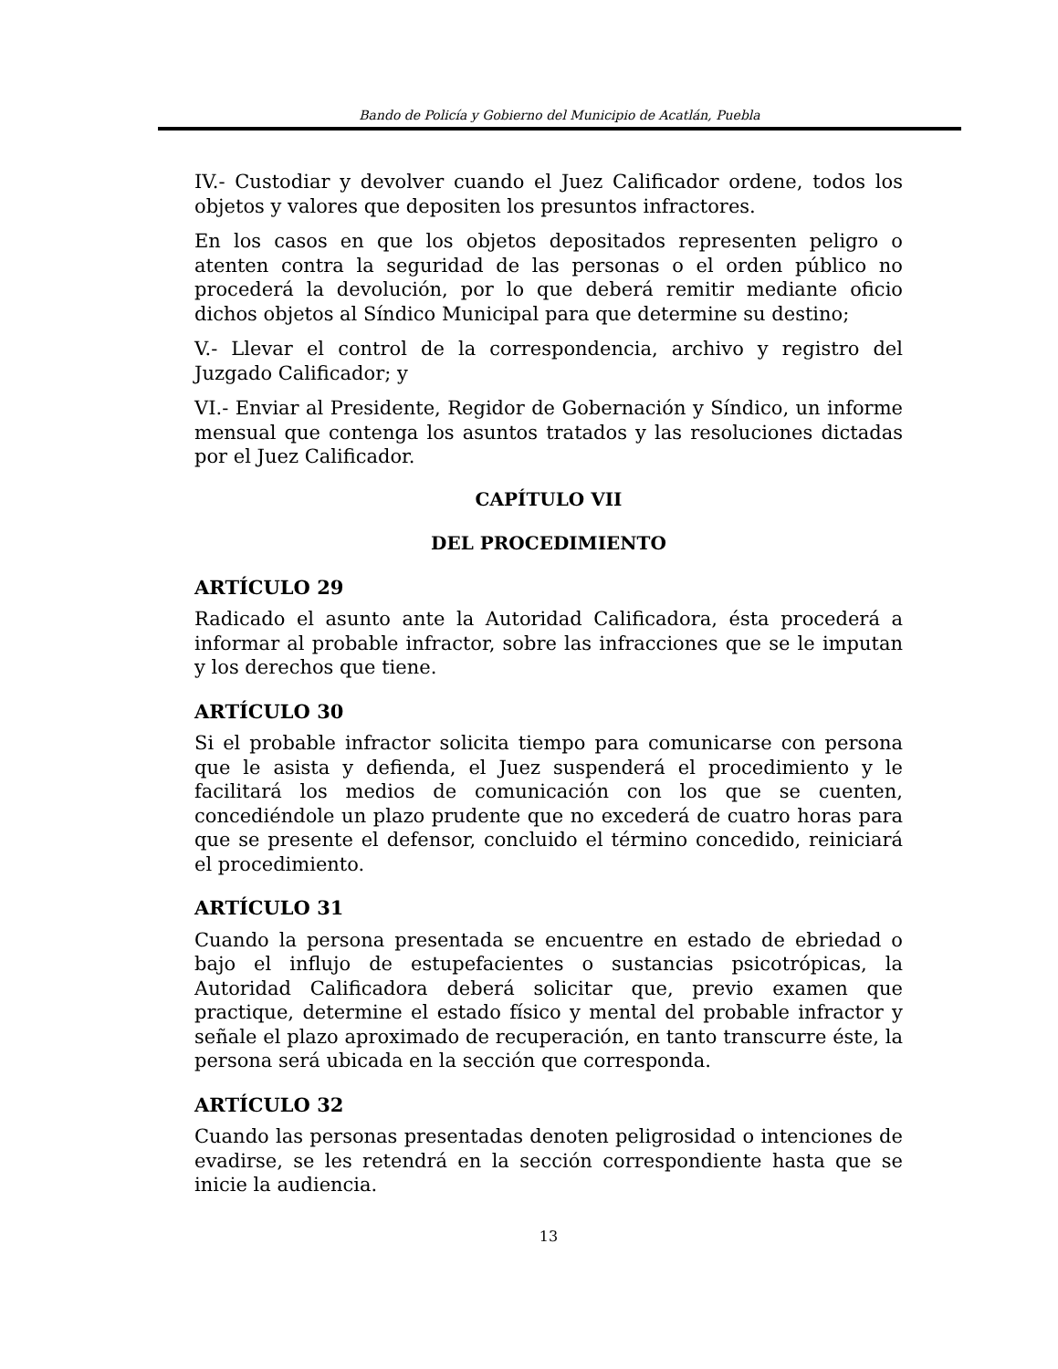Bando de Policía y Gobierno del Municipio de Acatlán, Puebla
IV.- Custodiar y devolver cuando el Juez Calificador ordene, todos los objetos y valores que depositen los presuntos infractores.
En los casos en que los objetos depositados representen peligro o atenten contra la seguridad de las personas o el orden público no procederá la devolución, por lo que deberá remitir mediante oficio dichos objetos al Síndico Municipal para que determine su destino;
V.- Llevar el control de la correspondencia, archivo y registro del Juzgado Calificador; y
VI.- Enviar al Presidente, Regidor de Gobernación y Síndico, un informe mensual que contenga los asuntos tratados y las resoluciones dictadas por el Juez Calificador.
CAPÍTULO VII
DEL PROCEDIMIENTO
ARTÍCULO 29
Radicado el asunto ante la Autoridad Calificadora, ésta procederá a informar al probable infractor, sobre las infracciones que se le imputan y los derechos que tiene.
ARTÍCULO 30
Si el probable infractor solicita tiempo para comunicarse con persona que le asista y defienda, el Juez suspenderá el procedimiento y le facilitará los medios de comunicación con los que se cuenten, concediéndole un plazo prudente que no excederá de cuatro horas para que se presente el defensor, concluido el término concedido, reiniciará el procedimiento.
ARTÍCULO 31
Cuando la persona presentada se encuentre en estado de ebriedad o bajo el influjo de estupefacientes o sustancias psicotrópicas, la Autoridad Calificadora deberá solicitar que, previo examen que practique, determine el estado físico y mental del probable infractor y señale el plazo aproximado de recuperación, en tanto transcurre éste, la persona será ubicada en la sección que corresponda.
ARTÍCULO 32
Cuando las personas presentadas denoten peligrosidad o intenciones de evadirse, se les retendrá en la sección correspondiente hasta que se inicie la audiencia.
13